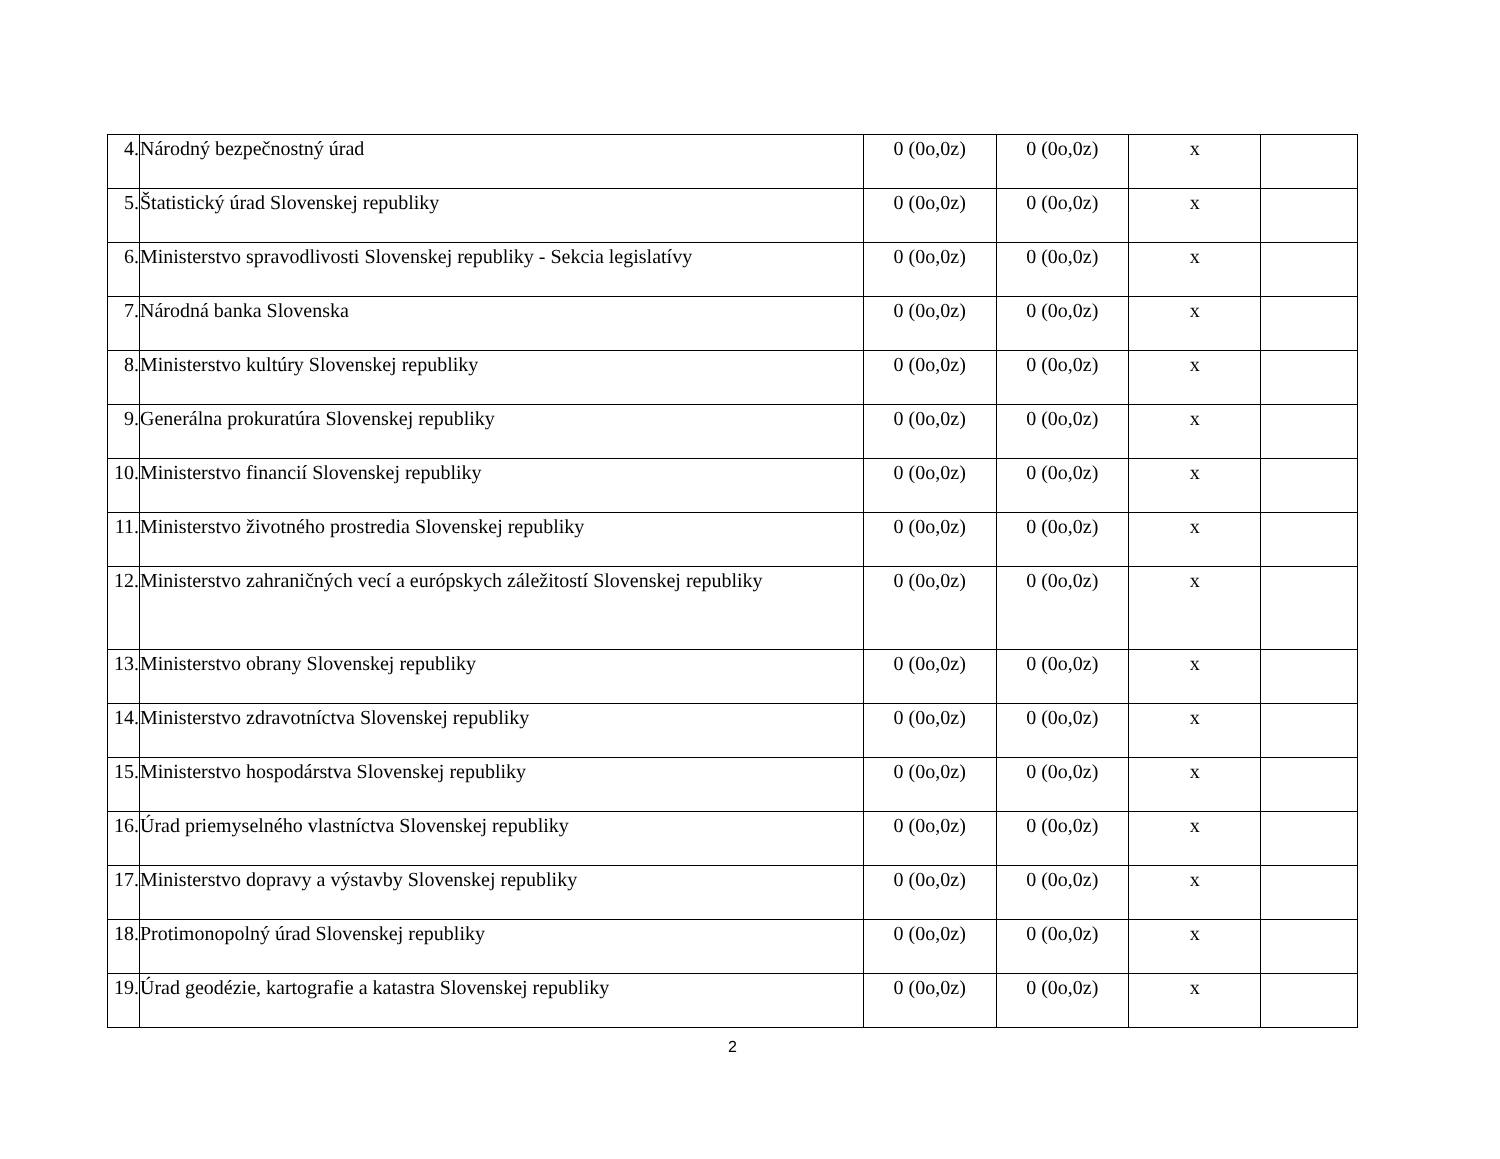| 4. | Národný bezpečnostný úrad | 0 (0o,0z) | 0 (0o,0z) | x | |
| 5. | Štatistický úrad Slovenskej republiky | 0 (0o,0z) | 0 (0o,0z) | x | |
| 6. | Ministerstvo spravodlivosti Slovenskej republiky - Sekcia legislatívy | 0 (0o,0z) | 0 (0o,0z) | x | |
| 7. | Národná banka Slovenska | 0 (0o,0z) | 0 (0o,0z) | x | |
| 8. | Ministerstvo kultúry Slovenskej republiky | 0 (0o,0z) | 0 (0o,0z) | x | |
| 9. | Generálna prokuratúra Slovenskej republiky | 0 (0o,0z) | 0 (0o,0z) | x | |
| 10. | Ministerstvo financií Slovenskej republiky | 0 (0o,0z) | 0 (0o,0z) | x | |
| 11. | Ministerstvo životného prostredia Slovenskej republiky | 0 (0o,0z) | 0 (0o,0z) | x | |
| 12. | Ministerstvo zahraničných vecí a európskych záležitostí Slovenskej republiky | 0 (0o,0z) | 0 (0o,0z) | x | |
| 13. | Ministerstvo obrany Slovenskej republiky | 0 (0o,0z) | 0 (0o,0z) | x | |
| 14. | Ministerstvo zdravotníctva Slovenskej republiky | 0 (0o,0z) | 0 (0o,0z) | x | |
| 15. | Ministerstvo hospodárstva Slovenskej republiky | 0 (0o,0z) | 0 (0o,0z) | x | |
| 16. | Úrad priemyselného vlastníctva Slovenskej republiky | 0 (0o,0z) | 0 (0o,0z) | x | |
| 17. | Ministerstvo dopravy a výstavby Slovenskej republiky | 0 (0o,0z) | 0 (0o,0z) | x | |
| 18. | Protimonopolný úrad Slovenskej republiky | 0 (0o,0z) | 0 (0o,0z) | x | |
| 19. | Úrad geodézie, kartografie a katastra Slovenskej republiky | 0 (0o,0z) | 0 (0o,0z) | x | |
2